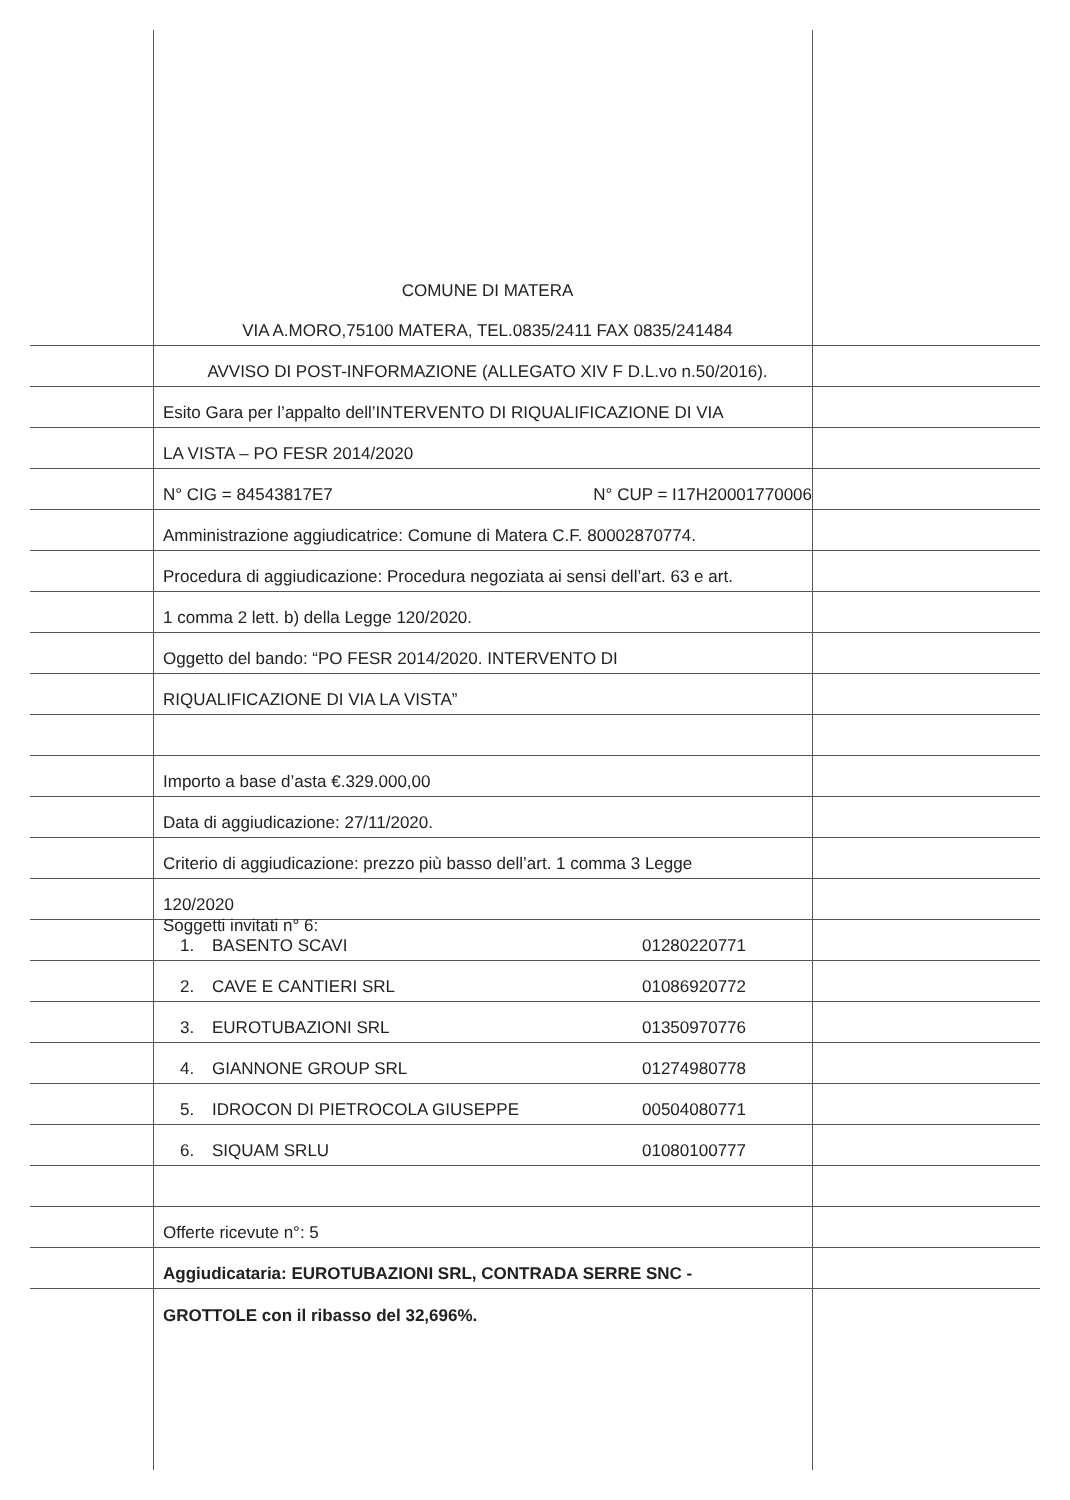COMUNE DI MATERA
VIA A.MORO,75100 MATERA, TEL.0835/2411 FAX 0835/241484
AVVISO DI POST-INFORMAZIONE (ALLEGATO XIV F D.L.vo n.50/2016).
Esito Gara per l’appalto dell’INTERVENTO DI RIQUALIFICAZIONE DI VIA
LA VISTA – PO FESR 2014/2020
N° CIG = 84543817E7 N° CUP = I17H20001770006
Amministrazione aggiudicatrice: Comune di Matera C.F. 80002870774.
Procedura di aggiudicazione: Procedura negoziata ai sensi dell’art. 63 e art.
1 comma 2 lett. b) della Legge 120/2020.
Oggetto del bando: “PO FESR 2014/2020. INTERVENTO DI
RIQUALIFICAZIONE DI VIA LA VISTA”
Importo a base d’asta €.329.000,00
Data di aggiudicazione: 27/11/2020.
Criterio di aggiudicazione: prezzo più basso dell’art. 1 comma 3 Legge
120/2020
Soggetti invitati n° 6:
1. BASENTO SCAVI 01280220771
2. CAVE E CANTIERI SRL 01086920772
3. EUROTUBAZIONI SRL 01350970776
4. GIANNONE GROUP SRL 01274980778
5. IDROCON DI PIETROCOLA GIUSEPPE 00504080771
6. SIQUAM SRLU 01080100777
Offerte ricevute n°: 5
Aggiudicataria: EUROTUBAZIONI SRL, CONTRADA SERRE SNC -
GROTTOLE con il ribasso del 32,696%.